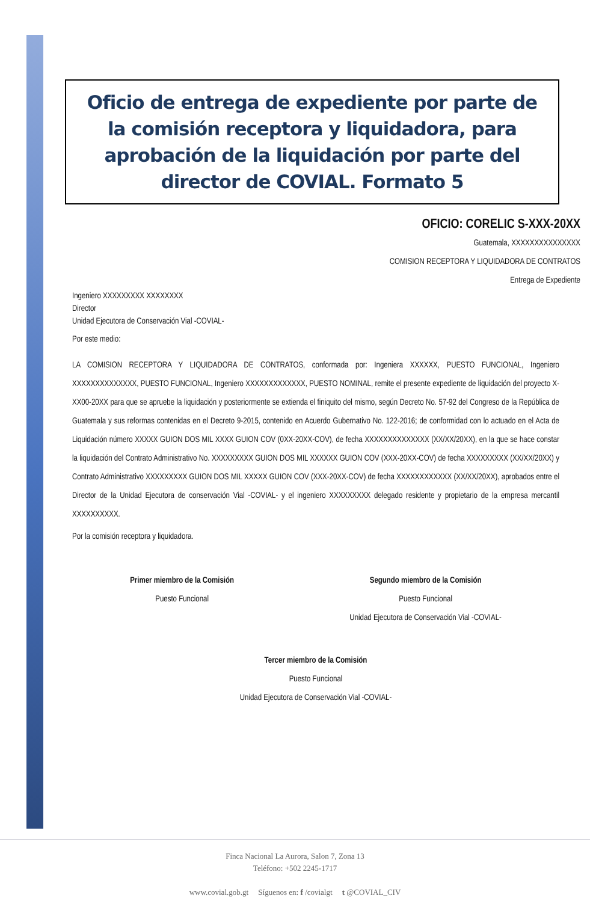Oficio de entrega de expediente por parte de la comisión receptora y liquidadora, para aprobación de la liquidación por parte del director de COVIAL. Formato 5
OFICIO: CORELIC S-XXX-20XX
Guatemala, XXXXXXXXXXXXXXX
COMISION RECEPTORA Y LIQUIDADORA DE CONTRATOS
Entrega de Expediente
Ingeniero XXXXXXXXX XXXXXXXX
Director
Unidad Ejecutora de Conservación Vial -COVIAL-
Por este medio:
LA COMISION RECEPTORA Y LIQUIDADORA DE CONTRATOS, conformada por: Ingeniera XXXXXX, PUESTO FUNCIONAL, Ingeniero XXXXXXXXXXXXXX, PUESTO FUNCIONAL, Ingeniero XXXXXXXXXXXXX, PUESTO NOMINAL, remite el presente expediente de liquidación del proyecto X-XX00-20XX para que se apruebe la liquidación y posteriormente se extienda el finiquito del mismo, según Decreto No. 57-92 del Congreso de la República de Guatemala y sus reformas contenidas en el Decreto 9-2015, contenido en Acuerdo Gubernativo No. 122-2016; de conformidad con lo actuado en el Acta de Liquidación número XXXXX GUION DOS MIL XXXX GUION COV (0XX-20XX-COV), de fecha XXXXXXXXXXXXXX (XX/XX/20XX), en la que se hace constar la liquidación del Contrato Administrativo No. XXXXXXXXX GUION DOS MIL XXXXXX GUION COV (XXX-20XX-COV) de fecha XXXXXXXXX (XX/XX/20XX) y Contrato Administrativo XXXXXXXXX GUION DOS MIL XXXXX GUION COV (XXX-20XX-COV) de fecha XXXXXXXXXXXX (XX/XX/20XX), aprobados entre el Director de la Unidad Ejecutora de conservación Vial -COVIAL- y el ingeniero XXXXXXXXX delegado residente y propietario de la empresa mercantil XXXXXXXXXX.
Por la comisión receptora y liquidadora.
Primer miembro de la Comisión
Puesto Funcional
Segundo miembro de la Comisión
Puesto Funcional
Unidad Ejecutora de Conservación Vial -COVIAL-
Tercer miembro de la Comisión
Puesto Funcional
Unidad Ejecutora de Conservación Vial -COVIAL-
Finca Nacional La Aurora, Salon 7, Zona 13
Teléfono: +502 2245-1717
www.covial.gob.gt Síguenos en: f /covialgt t @COVIAL_CIV